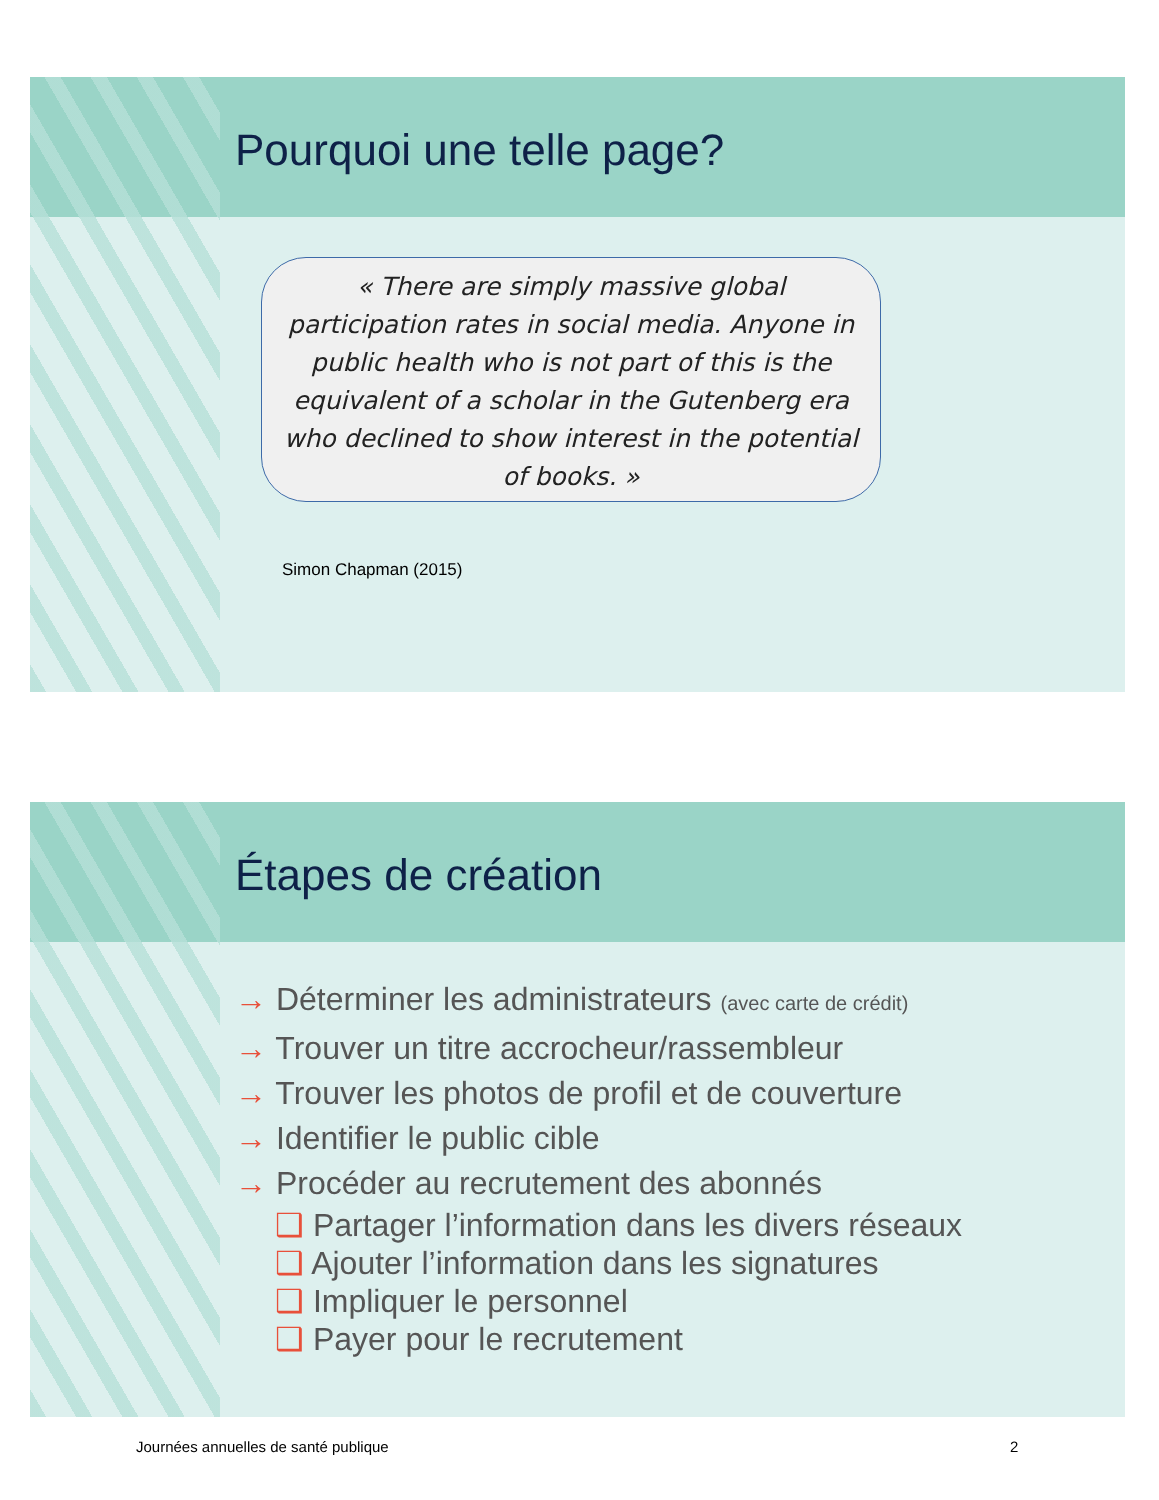Pourquoi une telle page?
« There are simply massive global participation rates in social media. Anyone in public health who is not part of this is the equivalent of a scholar in the Gutenberg era who declined to show interest in the potential of books. »
Simon Chapman (2015)
Étapes de création
→ Déterminer les administrateurs (avec carte de crédit)
→ Trouver un titre accrocheur/rassembleur
→ Trouver les photos de profil et de couverture
→ Identifier le public cible
→ Procéder au recrutement des abonnés
❑ Partager l’information dans les divers réseaux
❑ Ajouter l’information dans les signatures
❑ Impliquer le personnel
❑ Payer pour le recrutement
Journées annuelles de santé publique
2